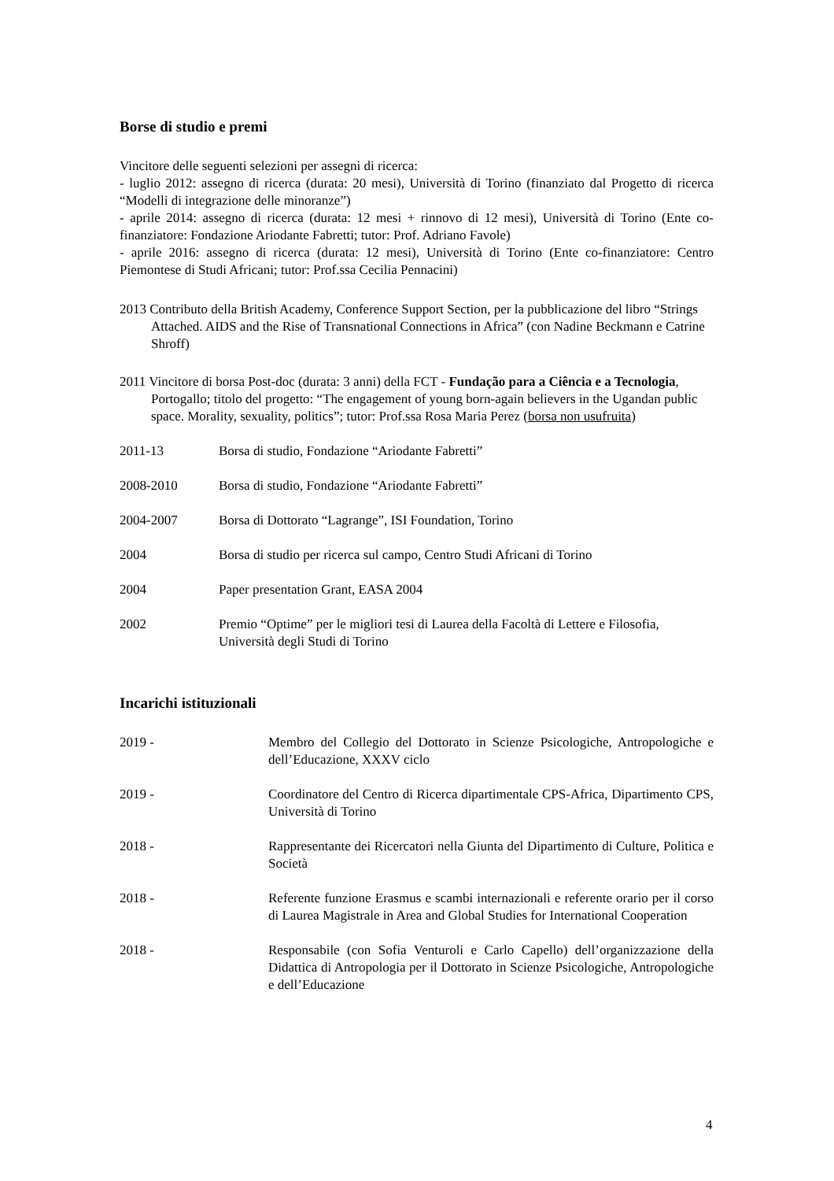Borse di studio e premi
Vincitore delle seguenti selezioni per assegni di ricerca:
- luglio 2012: assegno di ricerca (durata: 20 mesi), Università di Torino (finanziato dal Progetto di ricerca “Modelli di integrazione delle minoranze”)
- aprile 2014: assegno di ricerca (durata: 12 mesi + rinnovo di 12 mesi), Università di Torino (Ente co-finanziatore: Fondazione Ariodante Fabretti; tutor: Prof. Adriano Favole)
- aprile 2016: assegno di ricerca (durata: 12 mesi), Università di Torino (Ente co-finanziatore: Centro Piemontese di Studi Africani; tutor: Prof.ssa Cecilia Pennacini)
2013 Contributo della British Academy, Conference Support Section, per la pubblicazione del libro “Strings Attached. AIDS and the Rise of Transnational Connections in Africa” (con Nadine Beckmann e Catrine Shroff)
2011 Vincitore di borsa Post-doc (durata: 3 anni) della FCT - Fundação para a Ciência e a Tecnologia, Portogallo; titolo del progetto: “The engagement of young born-again believers in the Ugandan public space. Morality, sexuality, politics”; tutor: Prof.ssa Rosa Maria Perez (borsa non usufruita)
2011-13 Borsa di studio, Fondazione “Ariodante Fabretti”
2008-2010 Borsa di studio, Fondazione “Ariodante Fabretti”
2004-2007 Borsa di Dottorato “Lagrange”, ISI Foundation, Torino
2004 Borsa di studio per ricerca sul campo, Centro Studi Africani di Torino
2004 Paper presentation Grant, EASA 2004
2002 Premio “Optime” per le migliori tesi di Laurea della Facoltà di Lettere e Filosofia, Università degli Studi di Torino
Incarichi istituzionali
2019 - Membro del Collegio del Dottorato in Scienze Psicologiche, Antropologiche e dell’Educazione, XXXV ciclo
2019 - Coordinatore del Centro di Ricerca dipartimentale CPS-Africa, Dipartimento CPS, Università di Torino
2018 - Rappresentante dei Ricercatori nella Giunta del Dipartimento di Culture, Politica e Società
2018 - Referente funzione Erasmus e scambi internazionali e referente orario per il corso di Laurea Magistrale in Area and Global Studies for International Cooperation
2018 - Responsabile (con Sofia Venturoli e Carlo Capello) dell’organizzazione della Didattica di Antropologia per il Dottorato in Scienze Psicologiche, Antropologiche e dell’Educazione
4